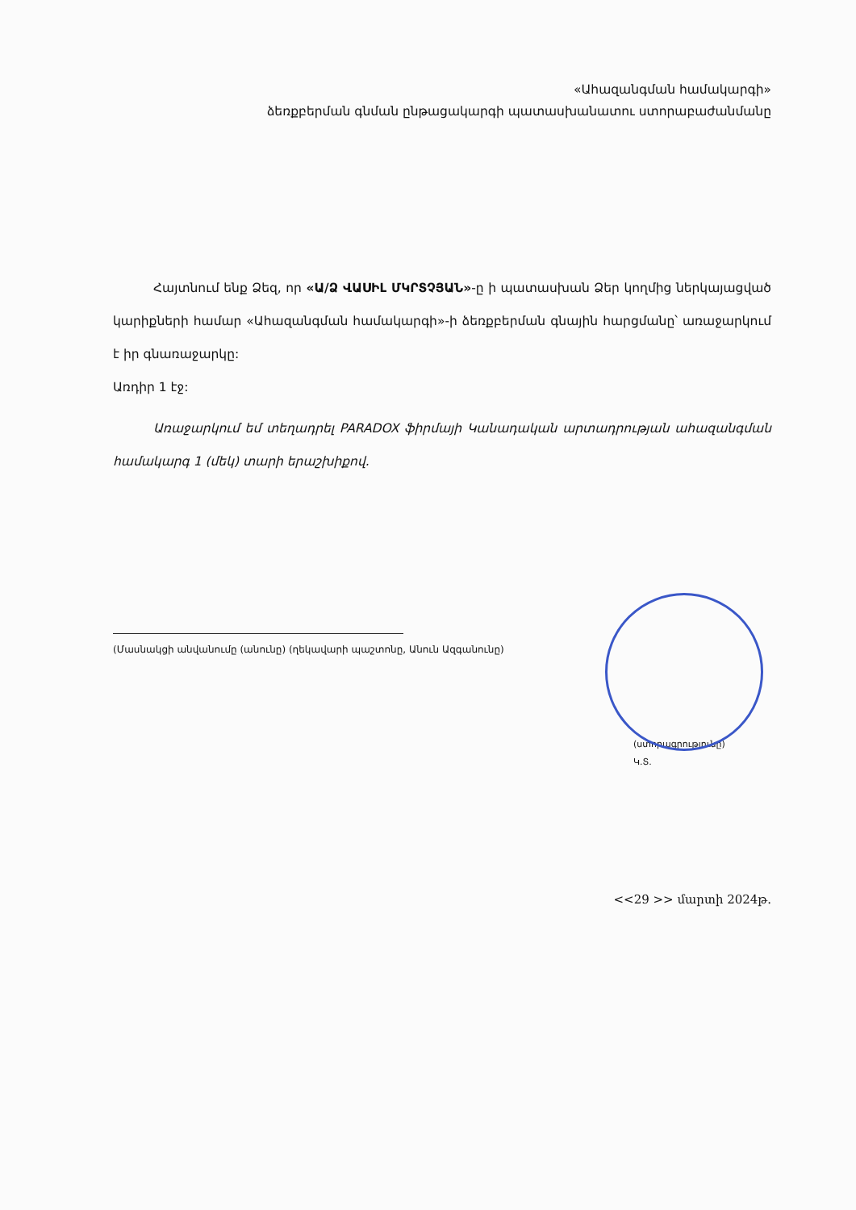«Ահազանգման համակարգի»
ձեռքբերման գնման ընթացակարգի պատասխանատու ստորաբաժանմանը
Հայտնում ենք Ձեզ, որ «Ա/Ձ ՎԱՍԻԼ ՄԿՐՏՉՅԱՆ»-ը ի պատասխան Ձեր կողմից ներկայացված կարիքների համար «Ահազանգման համակարգի»-ի ձեռքբերման գնային հարցմանը՝ առաջարկում է իր գնառաջարկը:
Առդիր 1 էջ:
Առաջարկում եմ տեղադրել PARADOX ֆիրմայի Կանադական արտադրության ահազանգման համակարգ 1 (մեկ) տարի երաշխիքով.
(Մասնակցի անվանումը (անունը) (ղեկավարի պաշտոնը, Անուն Ազգանունը)
(ստորագրությունը)
Կ.Տ.
<<29 >> մարտի 2024թ.